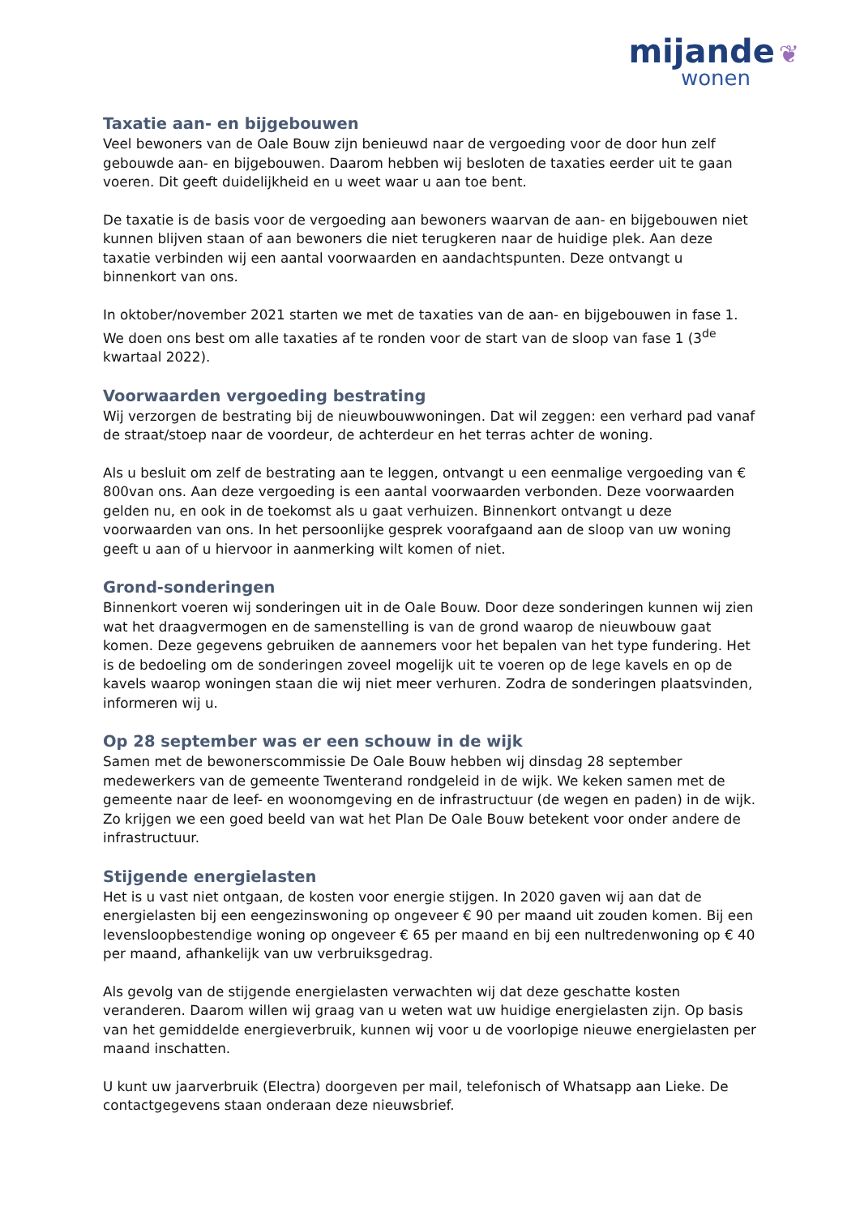mijande ❦
wonen
Taxatie aan- en bijgebouwen
Veel bewoners van de Oale Bouw zijn benieuwd naar de vergoeding voor de door hun zelf gebouwde aan- en bijgebouwen. Daarom hebben wij besloten de taxaties eerder uit te gaan voeren. Dit geeft duidelijkheid en u weet waar u aan toe bent.
De taxatie is de basis voor de vergoeding aan bewoners waarvan de aan- en bijgebouwen niet kunnen blijven staan of aan bewoners die niet terugkeren naar de huidige plek. Aan deze taxatie verbinden wij een aantal voorwaarden en aandachtspunten. Deze ontvangt u binnenkort van ons.
In oktober/november 2021 starten we met de taxaties van de aan- en bijgebouwen in fase 1. We doen ons best om alle taxaties af te ronden voor de start van de sloop van fase 1 (3<sup>de</sup> kwartaal 2022).
Voorwaarden vergoeding bestrating
Wij verzorgen de bestrating bij de nieuwbouwwoningen. Dat wil zeggen: een verhard pad vanaf de straat/stoep naar de voordeur, de achterdeur en het terras achter de woning.
Als u besluit om zelf de bestrating aan te leggen, ontvangt u een eenmalige vergoeding van € 800van ons. Aan deze vergoeding is een aantal voorwaarden verbonden. Deze voorwaarden gelden nu, en ook in de toekomst als u gaat verhuizen. Binnenkort ontvangt u deze voorwaarden van ons. In het persoonlijke gesprek voorafgaand aan de sloop van uw woning geeft u aan of u hiervoor in aanmerking wilt komen of niet.
Grond-sonderingen
Binnenkort voeren wij sonderingen uit in de Oale Bouw. Door deze sonderingen kunnen wij zien wat het draagvermogen en de samenstelling is van de grond waarop de nieuwbouw gaat komen. Deze gegevens gebruiken de aannemers voor het bepalen van het type fundering. Het is de bedoeling om de sonderingen zoveel mogelijk uit te voeren op de lege kavels en op de kavels waarop woningen staan die wij niet meer verhuren. Zodra de sonderingen plaatsvinden, informeren wij u.
Op 28 september was er een schouw in de wijk
Samen met de bewonerscommissie De Oale Bouw hebben wij dinsdag 28 september medewerkers van de gemeente Twenterand rondgeleid in de wijk. We keken samen met de gemeente naar de leef- en woonomgeving en de infrastructuur (de wegen en paden) in de wijk. Zo krijgen we een goed beeld van wat het Plan De Oale Bouw betekent voor onder andere de infrastructuur.
Stijgende energielasten
Het is u vast niet ontgaan, de kosten voor energie stijgen. In 2020 gaven wij aan dat de energielasten bij een eengezinswoning op ongeveer € 90 per maand uit zouden komen. Bij een levensloopbestendige woning op ongeveer € 65 per maand en bij een nultredenwoning op € 40 per maand, afhankelijk van uw verbruiksgedrag.
Als gevolg van de stijgende energielasten verwachten wij dat deze geschatte kosten veranderen. Daarom willen wij graag van u weten wat uw huidige energielasten zijn. Op basis van het gemiddelde energieverbruik, kunnen wij voor u de voorlopige nieuwe energielasten per maand inschatten.
U kunt uw jaarverbruik (Electra) doorgeven per mail, telefonisch of Whatsapp aan Lieke. De contactgegevens staan onderaan deze nieuwsbrief.